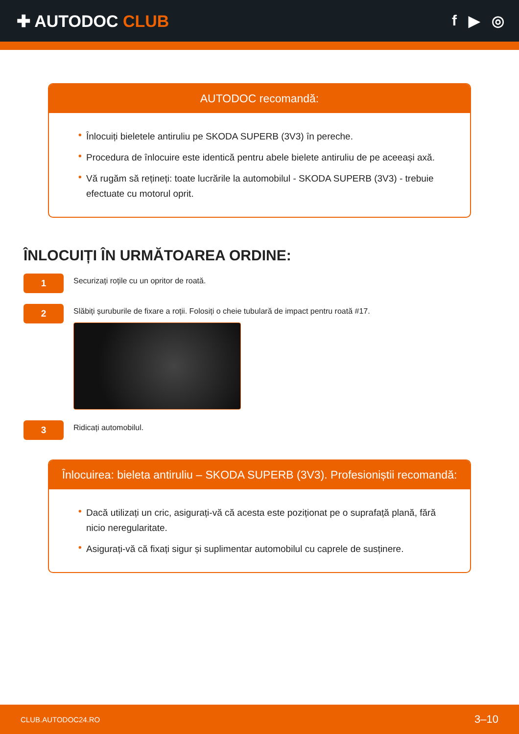✚ AUTODOC CLUB f ▶ ◎
AUTODOC recomandă:
• Înlocuiți bieletele antiruliu pe SKODA SUPERB (3V3) în pereche.
• Procedura de înlocuire este identică pentru abele bielete antiruliu de pe aceeași axă.
• Vă rugăm să rețineți: toate lucrările la automobilul - SKODA SUPERB (3V3) - trebuie efectuate cu motorul oprit.
ÎNLOCUIȚI ÎN URMĂTOAREA ORDINE:
1
Securizați roțile cu un opritor de roată.
2
Slăbiți șuruburile de fixare a roții. Folosiți o cheie tubulară de impact pentru roată #17.
3
Ridicați automobilul.
Înlocuirea: bieleta antiruliu – SKODA SUPERB (3V3). Profesioniștii recomandă:
• Dacă utilizați un cric, asigurați-vă că acesta este poziționat pe o suprafață plană, fără nicio neregularitate.
• Asigurați-vă că fixați sigur și suplimentar automobilul cu caprele de susținere.
CLUB.AUTODOC24.RO 3–10